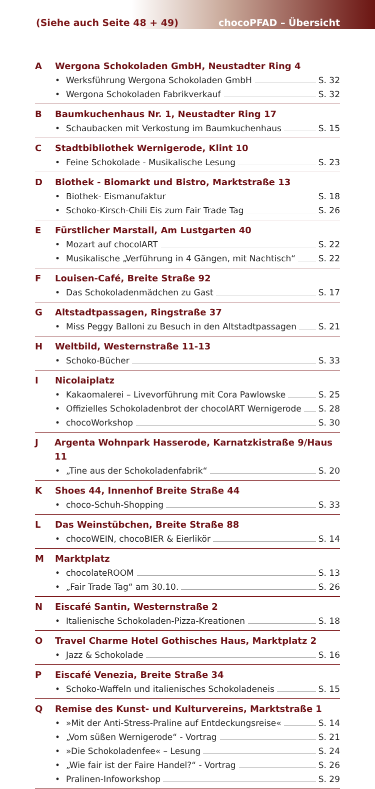(Siehe auch Seite 48 + 49) chocoPFAD – Übersicht
A Wergona Schokoladen GmbH, Neustadter Ring 4
• Werksführung Wergona Schokoladen GmbH S. 32
• Wergona Schokoladen Fabrikverkauf S. 32
B Baumkuchenhaus Nr. 1, Neustadter Ring 17
• Schaubacken mit Verkostung im Baumkuchenhaus S. 15
C Stadtbibliothek Wernigerode, Klint 10
• Feine Schokolade - Musikalische Lesung S. 23
D Biothek - Biomarkt und Bistro, Marktstraße 13
• Biothek- Eismanufaktur S. 18
• Schoko-Kirsch-Chili Eis zum Fair Trade Tag S. 26
E Fürstlicher Marstall, Am Lustgarten 40
• Mozart auf chocolART S. 22
• Musikalische „Verführung in 4 Gängen, mit Nachtisch“ S. 22
F Louisen-Café, Breite Straße 92
• Das Schokoladenmädchen zu Gast S. 17
G Altstadtpassagen, Ringstraße 37
• Miss Peggy Balloni zu Besuch in den Altstadtpassagen S. 21
H Weltbild, Westernstraße 11-13
• Schoko-Bücher S. 33
I Nicolaiplatz
• Kakaomalerei – Livevorführung mit Cora Pawlowske S. 25
• Offizielles Schokoladenbrot der chocolART Wernigerode S. 28
• chocoWorkshop S. 30
J Argenta Wohnpark Hasserode, Karnatzkistraße 9/Haus 11
• „Tine aus der Schokoladenfabrik“ S. 20
K Shoes 44, Innenhof Breite Straße 44
• choco-Schuh-Shopping S. 33
L Das Weinstübchen, Breite Straße 88
• chocoWEIN, chocoBIER & Eierlikör S. 14
M Marktplatz
• chocolateROOM S. 13
• „Fair Trade Tag“ am 30.10. S. 26
N Eiscafé Santin, Westernstraße 2
• Italienische Schokoladen-Pizza-Kreationen S. 18
O Travel Charme Hotel Gothisches Haus, Marktplatz 2
• Jazz & Schokolade S. 16
P Eiscafé Venezia, Breite Straße 34
• Schoko-Waffeln und italienisches Schokoladeneis S. 15
Q Remise des Kunst- und Kulturvereins, Marktstraße 1
• »Mit der Anti-Stress-Praline auf Entdeckungsreise« S. 14
• „Vom süßen Wernigerode“ - Vortrag S. 21
• »Die Schokoladenfee« – Lesung S. 24
• „Wie fair ist der Faire Handel?“ - Vortrag S. 26
• Pralinen-Infoworkshop S. 29